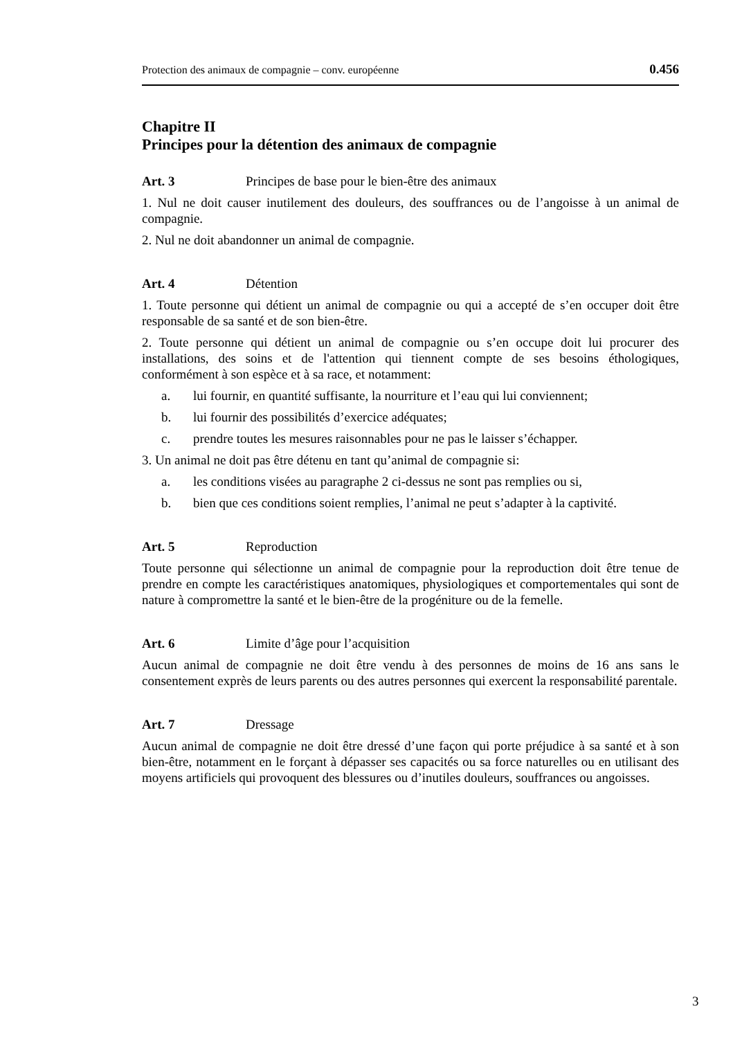Protection des animaux de compagnie – conv. européenne 0.456
Chapitre II
Principes pour la détention des animaux de compagnie
Art. 3 Principes de base pour le bien-être des animaux
1. Nul ne doit causer inutilement des douleurs, des souffrances ou de l’angoisse à un animal de compagnie.
2. Nul ne doit abandonner un animal de compagnie.
Art. 4 Détention
1. Toute personne qui détient un animal de compagnie ou qui a accepté de s’en occuper doit être responsable de sa santé et de son bien-être.
2. Toute personne qui détient un animal de compagnie ou s’en occupe doit lui procurer des installations, des soins et de l'attention qui tiennent compte de ses besoins éthologiques, conformément à son espèce et à sa race, et notamment:
a. lui fournir, en quantité suffisante, la nourriture et l’eau qui lui conviennent;
b. lui fournir des possibilités d’exercice adéquates;
c. prendre toutes les mesures raisonnables pour ne pas le laisser s’échapper.
3. Un animal ne doit pas être détenu en tant qu’animal de compagnie si:
a. les conditions visées au paragraphe 2 ci-dessus ne sont pas remplies ou si,
b. bien que ces conditions soient remplies, l’animal ne peut s’adapter à la captivité.
Art. 5 Reproduction
Toute personne qui sélectionne un animal de compagnie pour la reproduction doit être tenue de prendre en compte les caractéristiques anatomiques, physiologiques et comportementales qui sont de nature à compromettre la santé et le bien-être de la progéniture ou de la femelle.
Art. 6 Limite d’âge pour l’acquisition
Aucun animal de compagnie ne doit être vendu à des personnes de moins de 16 ans sans le consentement exprès de leurs parents ou des autres personnes qui exercent la responsabilité parentale.
Art. 7 Dressage
Aucun animal de compagnie ne doit être dressé d’une façon qui porte préjudice à sa santé et à son bien-être, notamment en le forçant à dépasser ses capacités ou sa force naturelles ou en utilisant des moyens artificiels qui provoquent des blessures ou d’inutiles douleurs, souffrances ou angoisses.
3